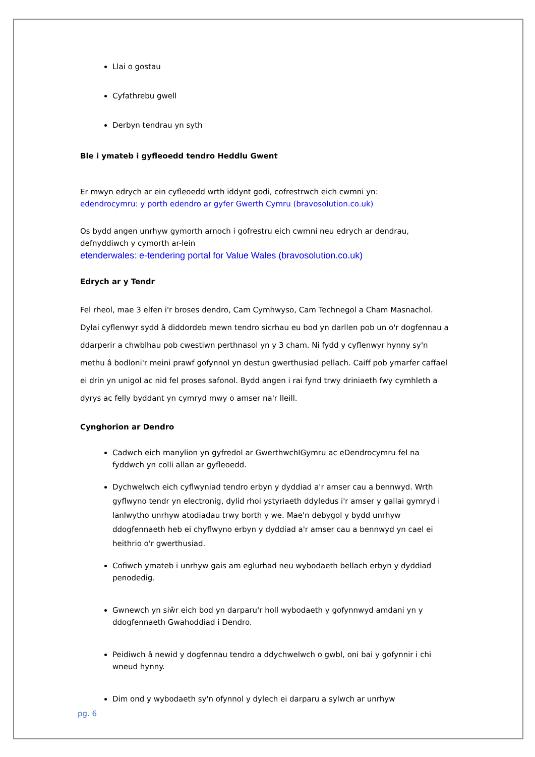Llai o gostau
Cyfathrebu gwell
Derbyn tendrau yn syth
Ble i ymateb i gyfleoedd tendro Heddlu Gwent
Er mwyn edrych ar ein cyfleoedd wrth iddynt godi, cofrestrwch eich cwmni yn:
edendrocymru: y porth edendro ar gyfer Gwerth Cymru (bravosolution.co.uk)
Os bydd angen unrhyw gymorth arnoch i gofrestru eich cwmni neu edrych ar dendrau, defnyddiwch y cymorth ar-lein
etenderwales: e-tendering portal for Value Wales (bravosolution.co.uk)
Edrych ar y Tendr
Fel rheol, mae 3 elfen i'r broses dendro, Cam Cymhwyso, Cam Technegol a Cham Masnachol. Dylai cyflenwyr sydd â diddordeb mewn tendro sicrhau eu bod yn darllen pob un o'r dogfennau a ddarperir a chwblhau pob cwestiwn perthnasol yn y 3 cham. Ni fydd y cyflenwyr hynny sy'n methu â bodloni'r meini prawf gofynnol yn destun gwerthusiad pellach. Caiff pob ymarfer caffael ei drin yn unigol ac nid fel proses safonol. Bydd angen i rai fynd trwy driniaeth fwy cymhleth a dyrys ac felly byddant yn cymryd mwy o amser na'r lleill.
Cynghorion ar Dendro
Cadwch eich manylion yn gyfredol ar GwerthwchIGymru ac eDendrocymru fel na fyddwch yn colli allan ar gyfleoedd.
Dychwelwch eich cyflwyniad tendro erbyn y dyddiad a'r amser cau a bennwyd. Wrth gyflwyno tendr yn electronig, dylid rhoi ystyriaeth ddyledus i'r amser y gallai gymryd i lanlwytho unrhyw atodiadau trwy borth y we. Mae'n debygol y bydd unrhyw ddogfennaeth heb ei chyflwyno erbyn y dyddiad a'r amser cau a bennwyd yn cael ei heithrio o'r gwerthusiad.
Cofiwch ymateb i unrhyw gais am eglurhad neu wybodaeth bellach erbyn y dyddiad penodedig.
Gwnewch yn siŵr eich bod yn darparu'r holl wybodaeth y gofynnwyd amdani yn y ddogfennaeth Gwahoddiad i Dendro.
Peidiwch â newid y dogfennau tendro a ddychwelwch o gwbl, oni bai y gofynnir i chi wneud hynny.
Dim ond y wybodaeth sy'n ofynnol y dylech ei darparu a sylwch ar unrhyw
pg. 6